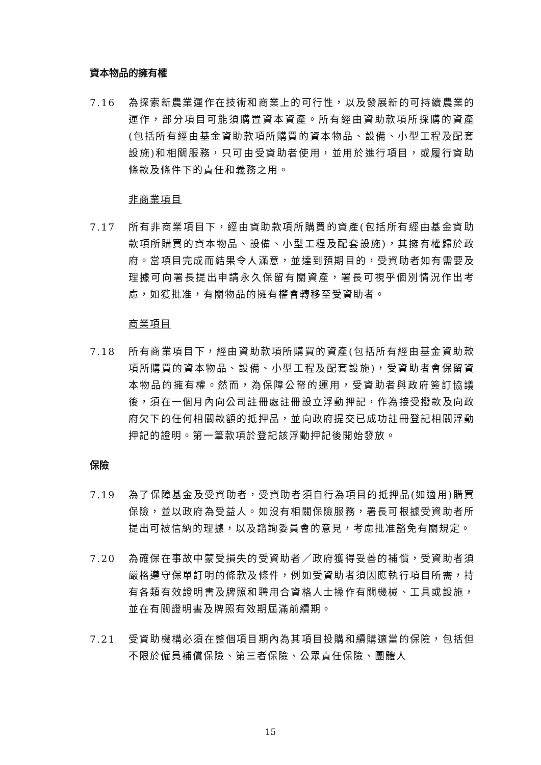資本物品的擁有權
7.16 為探索新農業運作在技術和商業上的可行性，以及發展新的可持續農業的運作，部分項目可能須購置資本資產。所有經由資助款項所採購的資產(包括所有經由基金資助款項所購買的資本物品、設備、小型工程及配套設施)和相關服務，只可由受資助者使用，並用於進行項目，或履行資助條款及條件下的責任和義務之用。
非商業項目
7.17 所有非商業項目下，經由資助款項所購買的資產(包括所有經由基金資助款項所購買的資本物品、設備、小型工程及配套設施)，其擁有權歸於政府。當項目完成而結果令人滿意，並達到預期目的，受資助者如有需要及理據可向署長提出申請永久保留有關資產，署長可視乎個別情況作出考慮，如獲批准，有關物品的擁有權會轉移至受資助者。
商業項目
7.18 所有商業項目下，經由資助款項所購買的資產(包括所有經由基金資助款項所購買的資本物品、設備、小型工程及配套設施)，受資助者會保留資本物品的擁有權。然而，為保障公帑的運用，受資助者與政府簽訂協議後，須在一個月內向公司註冊處註冊設立浮動押記，作為接受撥款及向政府欠下的任何相關款額的抵押品，並向政府提交已成功註冊登記相關浮動押記的證明。第一筆款項於登記該浮動押記後開始發放。
保險
7.19 為了保障基金及受資助者，受資助者須自行為項目的抵押品(如適用)購買保險，並以政府為受益人。如沒有相關保險服務，署長可根據受資助者所提出可被信納的理據，以及諮詢委員會的意見，考慮批准豁免有關規定。
7.20 為確保在事故中蒙受損失的受資助者／政府獲得妥善的補償，受資助者須嚴格遵守保單訂明的條款及條件，例如受資助者須因應執行項目所需，持有各類有效證明書及牌照和聘用合資格人士操作有關機械、工具或設施，並在有關證明書及牌照有效期屆滿前續期。
7.21 受資助機構必須在整個項目期內為其項目投購和續購適當的保險，包括但不限於僱員補償保險、第三者保險、公眾責任保險、團體人
15